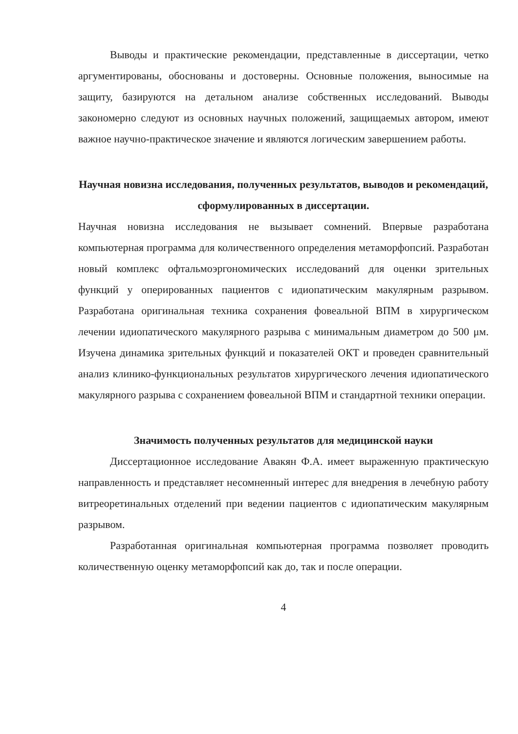Выводы и практические рекомендации, представленные в диссертации, четко аргументированы, обоснованы и достоверны. Основные положения, выносимые на защиту, базируются на детальном анализе собственных исследований. Выводы закономерно следуют из основных научных положений, защищаемых автором, имеют важное научно-практическое значение и являются логическим завершением работы.
Научная новизна исследования, полученных результатов, выводов и рекомендаций, сформулированных в диссертации.
Научная новизна исследования не вызывает сомнений. Впервые разработана компьютерная программа для количественного определения метаморфопсий. Разработан новый комплекс офтальмоэргономических исследований для оценки зрительных функций у оперированных пациентов с идиопатическим макулярным разрывом. Разработана оригинальная техника сохранения фовеальной ВПМ в хирургическом лечении идиопатического макулярного разрыва с минимальным диаметром до 500 μм. Изучена динамика зрительных функций и показателей ОКТ и проведен сравнительный анализ клинико-функциональных результатов хирургического лечения идиопатического макулярного разрыва с сохранением фовеальной ВПМ и стандартной техники операции.
Значимость полученных результатов для медицинской науки
Диссертационное исследование Авакян Ф.А. имеет выраженную практическую направленность и представляет несомненный интерес для внедрения в лечебную работу витреоретинальных отделений при ведении пациентов с идиопатическим макулярным разрывом.
Разработанная оригинальная компьютерная программа позволяет проводить количественную оценку метаморфопсий как до, так и после операции.
4